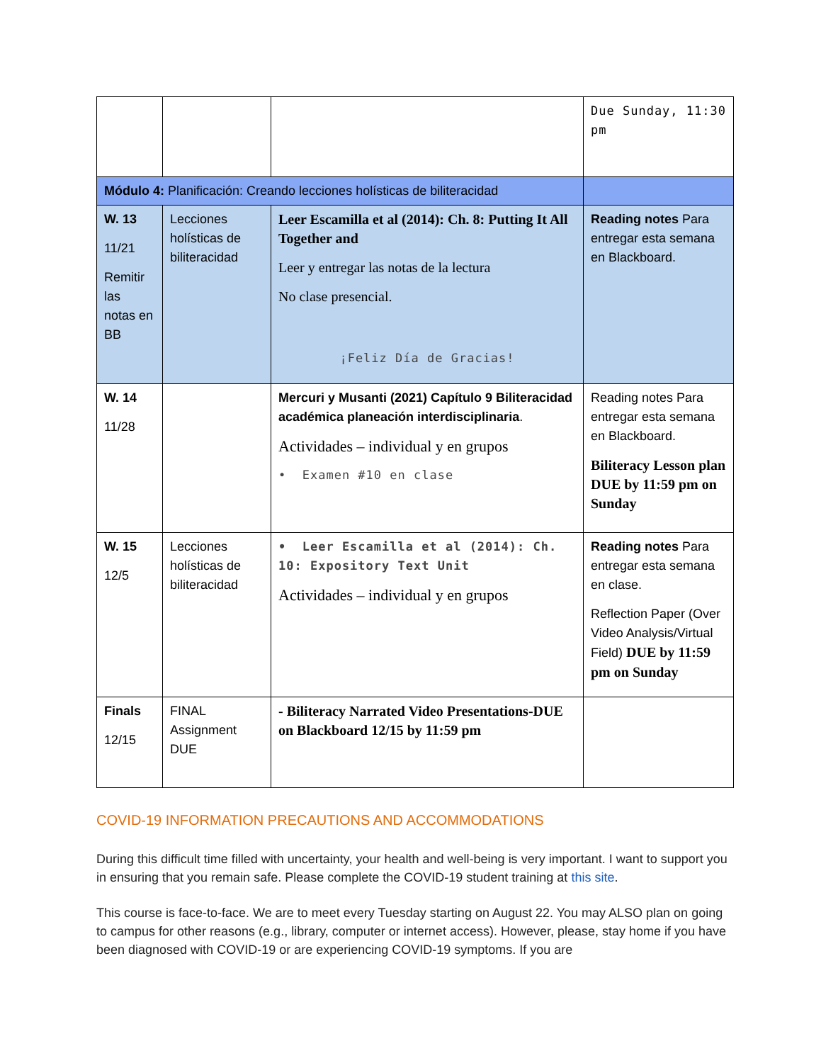| | | | Due Sunday, 11:30 pm |
| Módulo 4: Planificación: Creando lecciones holísticas de biliteracidad | | | |
| W. 13 11/21 Remitir las notas en BB | Lecciones holísticas de biliteracidad | Leer Escamilla et al (2014): Ch. 8: Putting It All Together and Leer y entregar las notas de la lectura No clase presencial. ¡Feliz Día de Gracias! | Reading notes Para entregar esta semana en Blackboard. |
| W. 14 11/28 | | Mercuri y Musanti (2021) Capítulo 9 Biliteracidad académica planeación interdisciplinaria . Actividades – individual y en grupos • Examen #10 en clase | Reading notes Para entregar esta semana en Blackboard. Biliteracy Lesson plan DUE by 11:59 pm on Sunday |
| W. 15 12/5 | Lecciones holísticas de biliteracidad | • Leer Escamilla et al (2014): Ch. 10: Expository Text Unit Actividades – individual y en grupos | Reading notes Para entregar esta semana en clase. Reflection Paper (Over Video Analysis/Virtual Field) DUE by 11:59 pm on Sunday |
| Finals 12/15 | FINAL Assignment DUE | - Biliteracy Narrated Video Presentations-DUE on Blackboard 12/15 by 11:59 pm | |
COVID-19 INFORMATION PRECAUTIONS AND ACCOMMODATIONS
During this difficult time filled with uncertainty, your health and well-being is very important. I want to support you in ensuring that you remain safe. Please complete the COVID-19 student training at this site.
This course is face-to-face. We are to meet every Tuesday starting on August 22. You may ALSO plan on going to campus for other reasons (e.g., library, computer or internet access). However, please, stay home if you have been diagnosed with COVID-19 or are experiencing COVID-19 symptoms. If you are